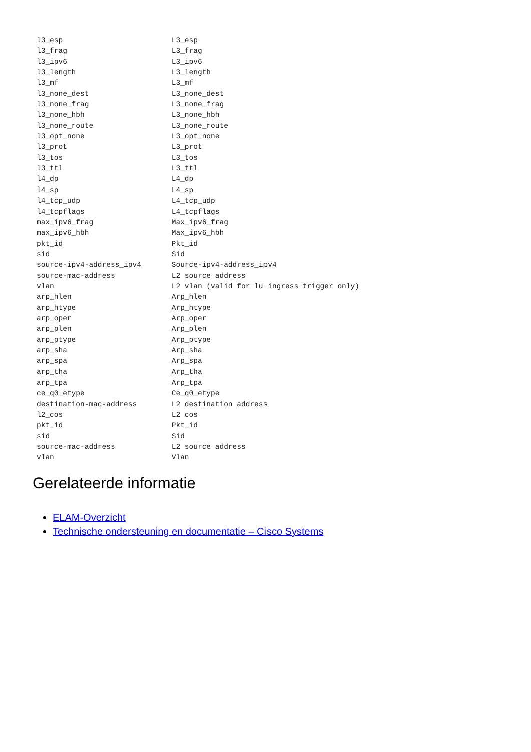l3_esp                         L3_esp
l3_frag                        L3_frag
l3_ipv6                        L3_ipv6
l3_length                      L3_length
l3_mf                          L3_mf
l3_none_dest                   L3_none_dest
l3_none_frag                   L3_none_frag
l3_none_hbh                    L3_none_hbh
l3_none_route                  L3_none_route
l3_opt_none                    L3_opt_none
l3_prot                        L3_prot
l3_tos                         L3_tos
l3_ttl                         L3_ttl
l4_dp                          L4_dp
l4_sp                          L4_sp
l4_tcp_udp                     L4_tcp_udp
l4_tcpflags                    L4_tcpflags
max_ipv6_frag                  Max_ipv6_frag
max_ipv6_hbh                   Max_ipv6_hbh
pkt_id                         Pkt_id
sid                            Sid
source-ipv4-address_ipv4       Source-ipv4-address_ipv4
source-mac-address             L2 source address
vlan                           L2 vlan (valid for lu ingress trigger only)
arp_hlen                       Arp_hlen
arp_htype                      Arp_htype
arp_oper                       Arp_oper
arp_plen                       Arp_plen
arp_ptype                      Arp_ptype
arp_sha                        Arp_sha
arp_spa                        Arp_spa
arp_tha                        Arp_tha
arp_tpa                        Arp_tpa
ce_q0_etype                    Ce_q0_etype
destination-mac-address        L2 destination address
l2_cos                         L2 cos
pkt_id                         Pkt_id
sid                            Sid
source-mac-address             L2 source address
vlan                           Vlan
Gerelateerde informatie
ELAM-Overzicht
Technische ondersteuning en documentatie – Cisco Systems